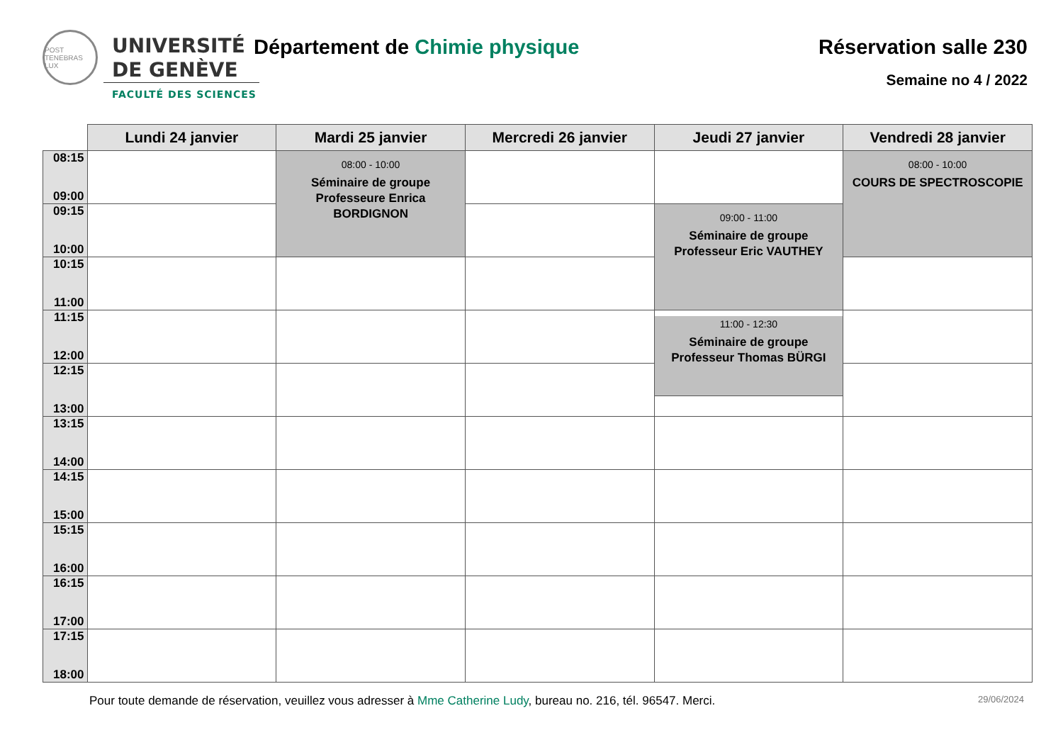POST TENEBRAS LUX
UNIVERSITÉ
DE GENÈVE
FACULTÉ DES SCIENCES
Département de Chimie physique
Réservation salle 230
Semaine no 4 / 2022
| | Lundi 24 janvier | Mardi 25 janvier | Mercredi 26 janvier | Jeudi 27 janvier | Vendredi 28 janvier |
| --- | --- | --- | --- | --- | --- |
| 08:15 09:00 | | 08:00 - 10:00 Séminaire de groupe Professeure Enrica BORDIGNON | | | 08:00 - 10:00 COURS DE SPECTROSCOPIE |
| 09:15 10:00 | | | | 09:00 - 11:00 Séminaire de groupe Professeur Eric VAUTHEY | |
| 10:15 11:00 | | | | | |
| 11:15 12:00 | | | | 11:00 - 12:30 Séminaire de groupe Professeur Thomas BÜRGI | |
| 12:15 13:00 | | | | | |
| 13:15 14:00 | | | | | |
| 14:15 15:00 | | | | | |
| 15:15 16:00 | | | | | |
| 16:15 17:00 | | | | | |
| 17:15 18:00 | | | | | |
Pour toute demande de réservation, veuillez vous adresser à Mme Catherine Ludy, bureau no. 216, tél. 96547. Merci. 29/06/2024